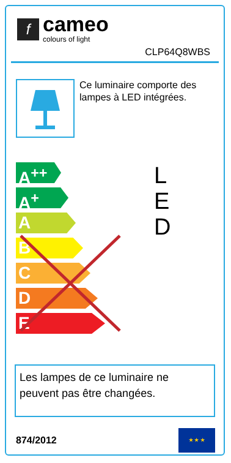f
cameo
colours of light
CLP64Q8WBS
Ce luminaire comporte des lampes à LED intégrées.
A<sup>++</sup>
A<sup>+</sup>
A
B
C
D
E
L
E
D
Les lampes de ce luminaire ne peuvent pas être changées.
874/2012
★ ★ ★